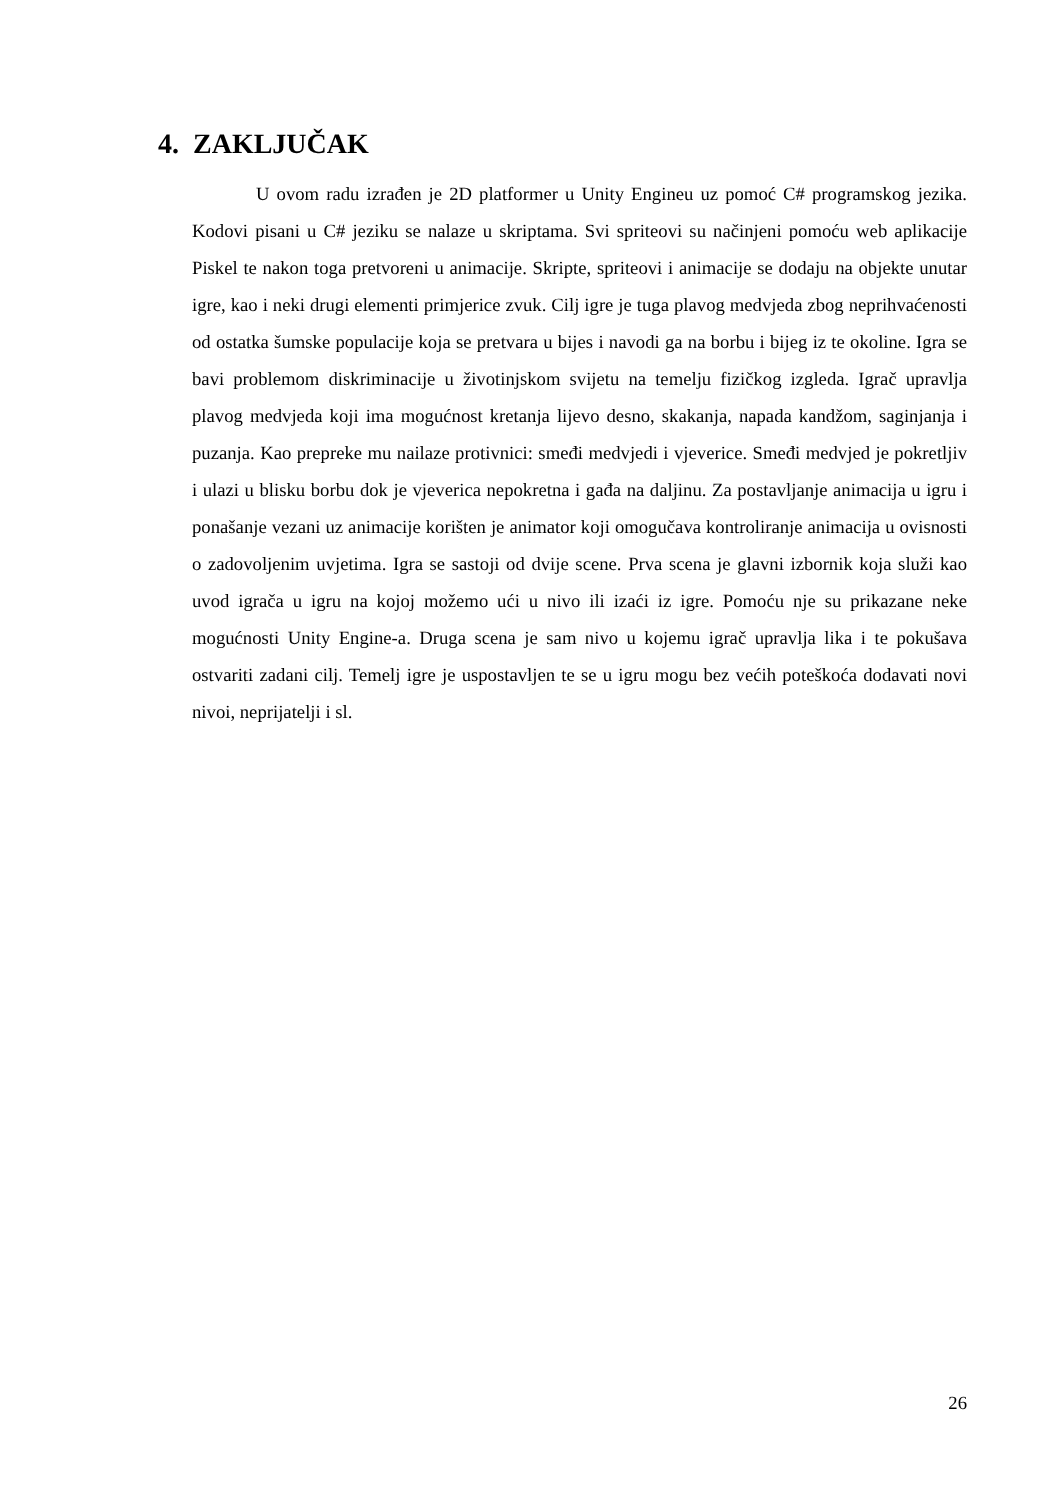4. ZAKLJUČAK
U ovom radu izrađen je 2D platformer u Unity Engineu uz pomoć C# programskog jezika. Kodovi pisani u C# jeziku se nalaze u skriptama. Svi spriteovi su načinjeni pomoću web aplikacije Piskel te nakon toga pretvoreni u animacije. Skripte, spriteovi i animacije se dodaju na objekte unutar igre, kao i neki drugi elementi primjerice zvuk. Cilj igre je tuga plavog medvjeda zbog neprihvaćenosti od ostatka šumske populacije koja se pretvara u bijes i navodi ga na borbu i bijeg iz te okoline. Igra se bavi problemom diskriminacije u životinjskom svijetu na temelju fizičkog izgleda. Igrač upravlja plavog medvjeda koji ima mogućnost kretanja lijevo desno, skakanja, napada kandžom, saginjanja i puzanja. Kao prepreke mu nailaze protivnici: smeđi medvjedi i vjeverice. Smeđi medvjed je pokretljiv i ulazi u blisku borbu dok je vjeverica nepokretna i gađa na daljinu. Za postavljanje animacija u igru i ponašanje vezani uz animacije korišten je animator koji omogučava kontroliranje animacija u ovisnosti o zadovoljenim uvjetima. Igra se sastoji od dvije scene. Prva scena je glavni izbornik koja služi kao uvod igrača u igru na kojoj možemo ući u nivo ili izaći iz igre. Pomoću nje su prikazane neke mogućnosti Unity Engine-a. Druga scena je sam nivo u kojemu igrač upravlja lika i te pokušava ostvariti zadani cilj. Temelj igre je uspostavljen te se u igru mogu bez većih poteškoća dodavati novi nivoi, neprijatelji i sl.
26